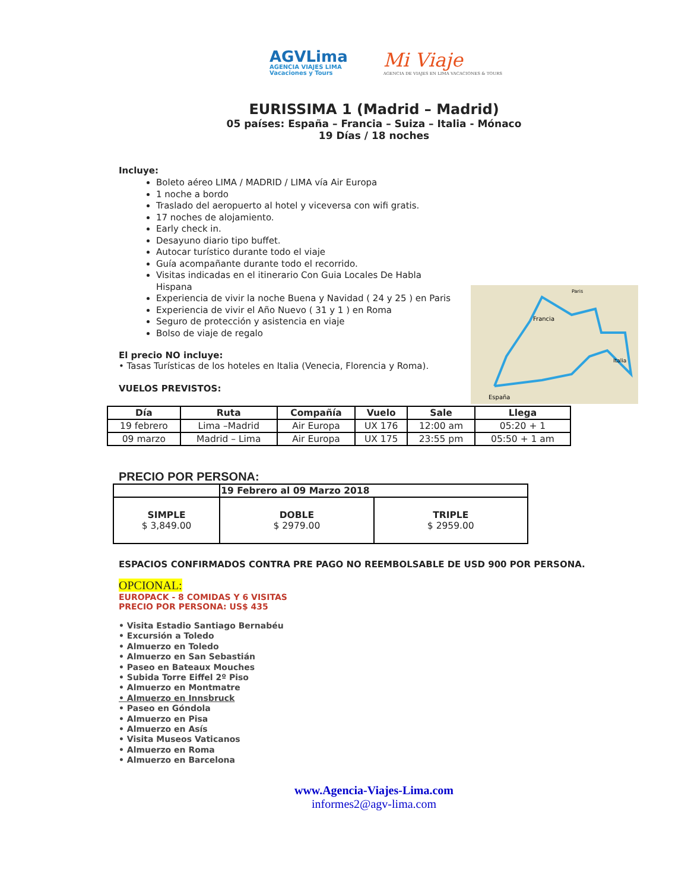AGVLima
AGENCIA VIAJES LIMA
Vacaciones y Tours
Mi Viaje
AGENCIA DE VIAJES EN LIMA VACACIONES & TOURS
EURISSIMA 1 (Madrid – Madrid)
05 países: España – Francia – Suiza – Italia - Mónaco
19 Días / 18 noches
Incluye:
Boleto aéreo LIMA / MADRID / LIMA vía Air Europa
1 noche a bordo
Traslado del aeropuerto al hotel y viceversa con wifi gratis.
17 noches de alojamiento.
Early check in.
Desayuno diario tipo buffet.
Autocar turístico durante todo el viaje
Guía acompañante durante todo el recorrido.
Visitas indicadas en el itinerario Con Guia Locales De Habla Hispana
Experiencia de vivir la noche Buena y Navidad ( 24 y 25 ) en Paris
Experiencia de vivir el Año Nuevo ( 31 y 1 ) en Roma
Seguro de protección y asistencia en viaje
Bolso de viaje de regalo
El precio NO incluye:
• Tasas Turísticas de los hoteles en Italia (Venecia, Florencia y Roma).
VUELOS PREVISTOS:
Francia
España
Paris
Italia
| Día | Ruta | Compañía | Vuelo | Sale | Llega |
| --- | --- | --- | --- | --- | --- |
| 19 febrero | Lima –Madrid | Air Europa | UX 176 | 12:00 am | 05:20 + 1 |
| 09 marzo | Madrid – Lima | Air Europa | UX 175 | 23:55 pm | 05:50 + 1 am |
PRECIO POR PERSONA:
| | 19 Febrero al 09 Marzo 2018 | |
| SIMPLE $ 3,849.00 | DOBLE $ 2979.00 | TRIPLE $ 2959.00 |
ESPACIOS CONFIRMADOS CONTRA PRE PAGO NO REEMBOLSABLE DE USD 900 POR PERSONA.
OPCIONAL:
EUROPACK - 8 COMIDAS Y 6 VISITAS
PRECIO POR PERSONA: US$ 435
• Visita Estadio Santiago Bernabéu
• Excursión a Toledo
• Almuerzo en Toledo
• Almuerzo en San Sebastián
• Paseo en Bateaux Mouches
• Subida Torre Eiffel 2º Piso
• Almuerzo en Montmatre
• Almuerzo en Innsbruck
• Paseo en Góndola
• Almuerzo en Pisa
• Almuerzo en Asís
• Visita Museos Vaticanos
• Almuerzo en Roma
• Almuerzo en Barcelona
www.Agencia-Viajes-Lima.com
informes2@agv-lima.com